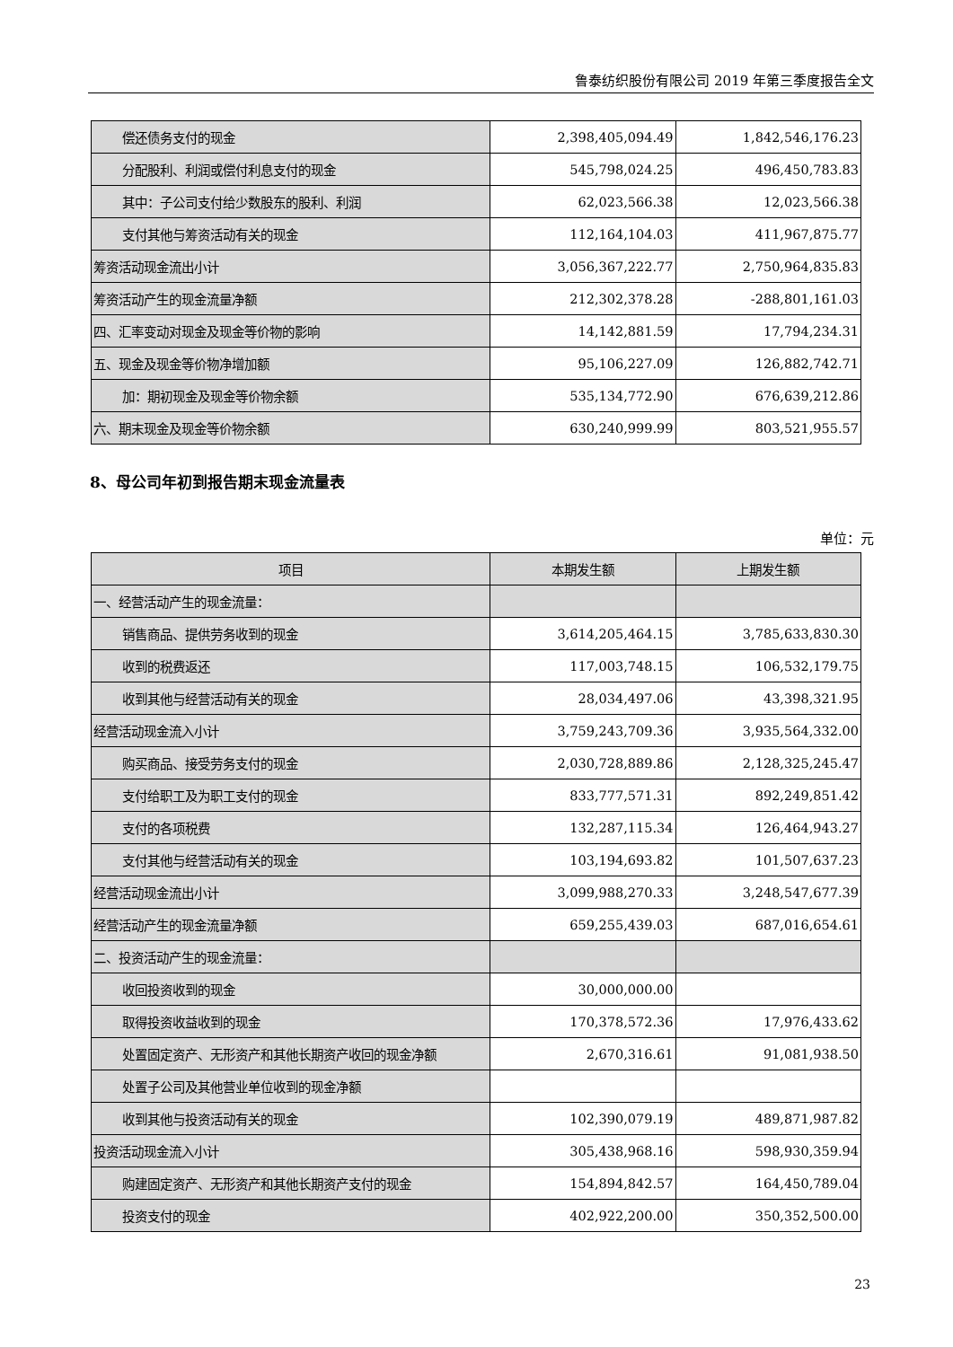鲁泰纺织股份有限公司 2019 年第三季度报告全文
| 偿还债务支付的现金 | 2,398,405,094.49 | 1,842,546,176.23 |
| 分配股利、利润或偿付利息支付的现金 | 545,798,024.25 | 496,450,783.83 |
| 其中：子公司支付给少数股东的股利、利润 | 62,023,566.38 | 12,023,566.38 |
| 支付其他与筹资活动有关的现金 | 112,164,104.03 | 411,967,875.77 |
| 筹资活动现金流出小计 | 3,056,367,222.77 | 2,750,964,835.83 |
| 筹资活动产生的现金流量净额 | 212,302,378.28 | -288,801,161.03 |
| 四、汇率变动对现金及现金等价物的影响 | 14,142,881.59 | 17,794,234.31 |
| 五、现金及现金等价物净增加额 | 95,106,227.09 | 126,882,742.71 |
| 加：期初现金及现金等价物余额 | 535,134,772.90 | 676,639,212.86 |
| 六、期末现金及现金等价物余额 | 630,240,999.99 | 803,521,955.57 |
8、母公司年初到报告期末现金流量表
单位：元
| 项目 | 本期发生额 | 上期发生额 |
| --- | --- | --- |
| 一、经营活动产生的现金流量： | | |
| 销售商品、提供劳务收到的现金 | 3,614,205,464.15 | 3,785,633,830.30 |
| 收到的税费返还 | 117,003,748.15 | 106,532,179.75 |
| 收到其他与经营活动有关的现金 | 28,034,497.06 | 43,398,321.95 |
| 经营活动现金流入小计 | 3,759,243,709.36 | 3,935,564,332.00 |
| 购买商品、接受劳务支付的现金 | 2,030,728,889.86 | 2,128,325,245.47 |
| 支付给职工及为职工支付的现金 | 833,777,571.31 | 892,249,851.42 |
| 支付的各项税费 | 132,287,115.34 | 126,464,943.27 |
| 支付其他与经营活动有关的现金 | 103,194,693.82 | 101,507,637.23 |
| 经营活动现金流出小计 | 3,099,988,270.33 | 3,248,547,677.39 |
| 经营活动产生的现金流量净额 | 659,255,439.03 | 687,016,654.61 |
| 二、投资活动产生的现金流量： | | |
| 收回投资收到的现金 | 30,000,000.00 | |
| 取得投资收益收到的现金 | 170,378,572.36 | 17,976,433.62 |
| 处置固定资产、无形资产和其他长期资产收回的现金净额 | 2,670,316.61 | 91,081,938.50 |
| 处置子公司及其他营业单位收到的现金净额 | | |
| 收到其他与投资活动有关的现金 | 102,390,079.19 | 489,871,987.82 |
| 投资活动现金流入小计 | 305,438,968.16 | 598,930,359.94 |
| 购建固定资产、无形资产和其他长期资产支付的现金 | 154,894,842.57 | 164,450,789.04 |
| 投资支付的现金 | 402,922,200.00 | 350,352,500.00 |
23